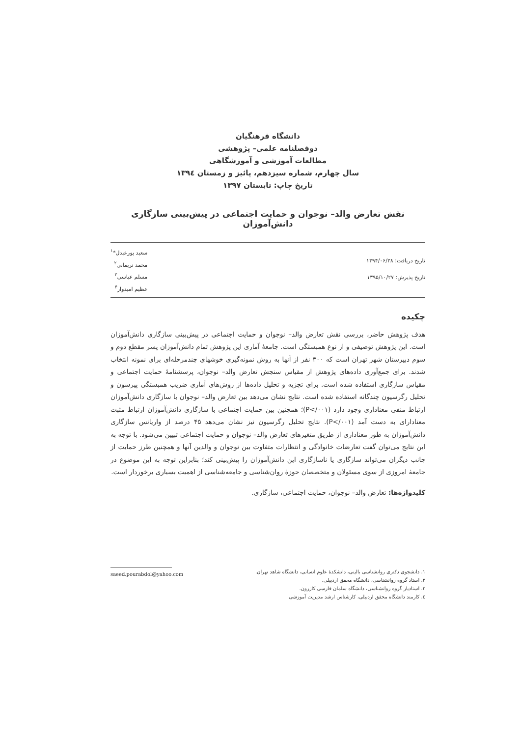دانشگاه فرهنگیان
دوفصلنامه علمی– پژوهشی
مطالعات آموزشی و آموزشگاهی
سال چهارم، شماره سیزدهم، پائیز و زمستان ۱۳۹٤
تاریخ چاپ: تابستان ۱۳۹۷
نقش تعارض والد– نوجوان و حمایت اجتماعی در پیش‌بینی سازگاری دانش‌آموزان
تاریخ دریافت: ۱۳۹۴/۰۶/۲۸
تاریخ پذیرش: ۱۳۹۵/۱۰/۲۷
سعید پورعبدل*<sup>۱</sup>
محمد نریمانی<sup>۲</sup>
مسلم عباسی<sup>۳</sup>
عظیم امیدوار<sup>۴</sup>
چکیده
هدف پژوهش حاضر، بررسی نقش تعارض والد– نوجوان و حمایت اجتماعی در پیش‌بینی سازگاری دانش‌آموزان است. این پژوهش توصیفی و از نوع همبستگی است. جامعهٔ آماری این پژوهش تمام دانش‌آموزان پسر مقطع دوم و سوم دبیرستان شهر تهران است که ۳۰۰ نفر از آنها به روش نمونه‌گیری خوشهای چندمرحله‌ای برای نمونه انتخاب شدند. برای جمع‌آوری داده‌های پژوهش از مقیاس سنجش تعارض والد– نوجوان، پرسشنامهٔ حمایت اجتماعی و مقیاس سازگاری استفاده شده است. برای تجزیه و تحلیل داده‌ها از روش‌های آماری ضریب همبستگی پیرسون و تحلیل رگرسیون چندگانه استفاده شده است. نتایج نشان می‌دهد بین تعارض والد– نوجوان با سازگاری دانش‌آموزان ارتباط منفی معناداری وجود دارد (P</۰۰۱)؛ همچنین بین حمایت اجتماعی با سازگاری دانش‌آموزان ارتباط مثبت معنادارای به دست آمد (P</۰۰۱). نتایج تحلیل رگرسیون نیز نشان می‌دهد ۴۵ درصد از واریانس سازگاری دانش‌آموزان به طور معناداری از طریق متغیرهای تعارض والد– نوجوان و حمایت اجتماعی تبیین می‌شود. با توجه به این نتایج می‌توان گفت تعارضات خانوادگی و انتظارات متفاوت بین نوجوان و والدین آنها و همچنین طرز حمایت از جانب دیگران می‌تواند سازگاری یا ناسازگاری این دانش‌آموزان را پیش‌بینی کند؛ بنابراین توجه به این موضوع در جامعهٔ امروزی از سوی مسئولان و متخصصان حوزهٔ روان‌شناسی و جامعه‌شناسی از اهمیت بسیاری برخوردار است.
کلیدواژه‌ها: تعارض والد– نوجوان، حمایت اجتماعی، سازگاری.
۱. دانشجوی دکتری روانشناسی بالینی، دانشکدهٔ علوم انسانی، دانشگاه شاهد تهران.
۲. استاد گروه روانشناسی، دانشگاه محقق اردبیلی.
۳. استادیار گروه روانشناسی، دانشگاه سلمان فارسی کازرون.
٤. کارمند دانشگاه محقق اردبیلی، کارشناس ارشد مدیریت آموزشی
saeed.pourabdol@yahoo.com